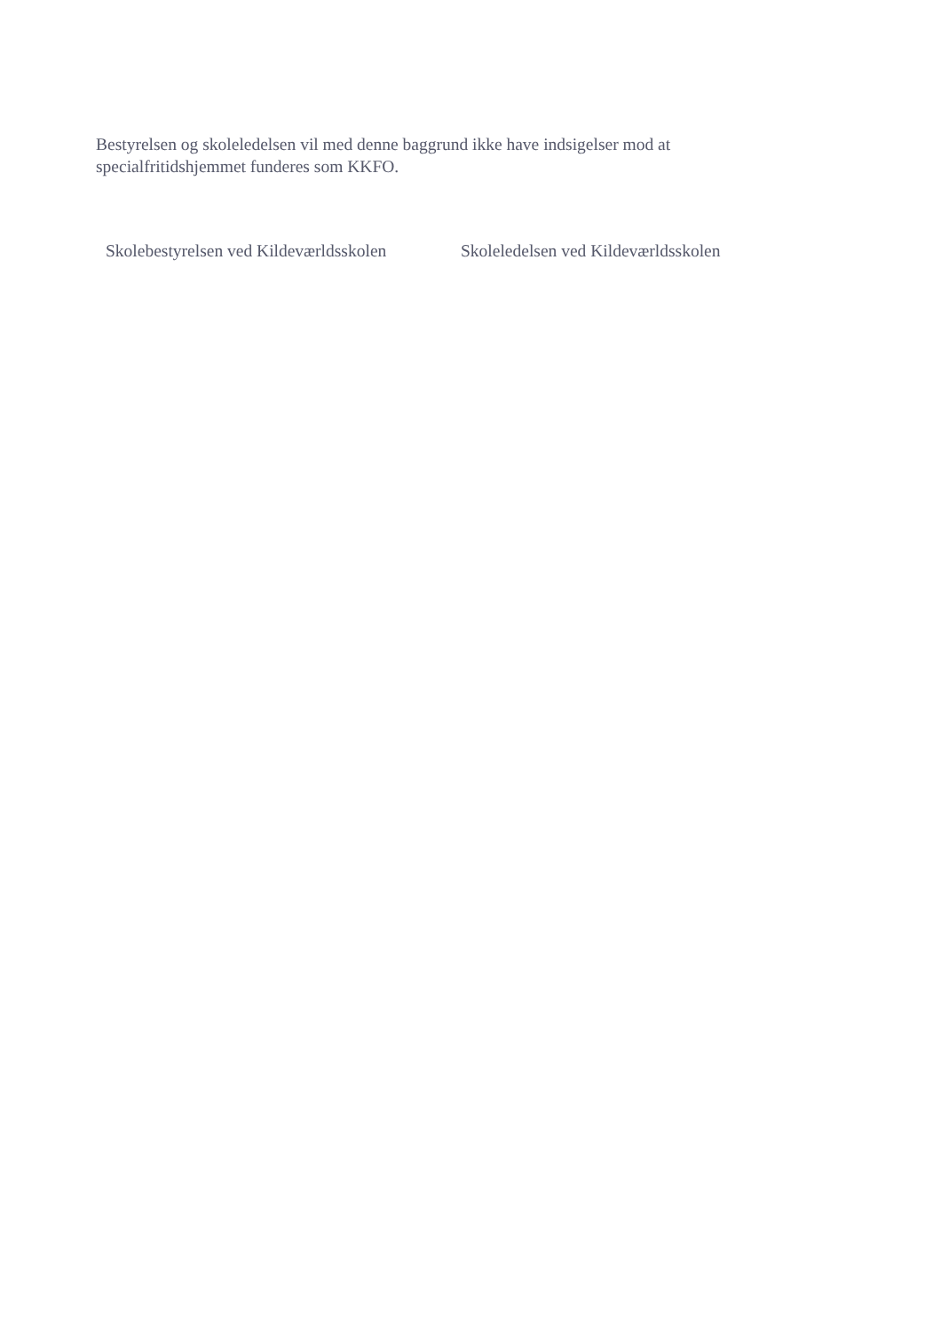Bestyrelsen og skoleledelsen vil med denne baggrund ikke have indsigelser mod at specialfritidshjemmet funderes som KKFO.
Skolebestyrelsen ved Kildeværldsskolen Skoleledelsen ved Kildeværldsskolen